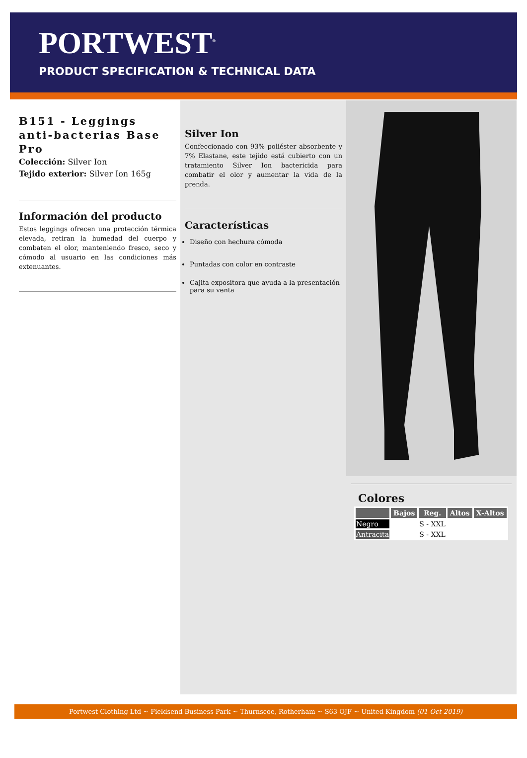PORTWEST<sup>®</sup>
PRODUCT SPECIFICATION & TECHNICAL DATA
B151 - Leggings anti-bacterias Base Pro
Colección: Silver Ion
Tejido exterior: Silver Ion 165g
Información del producto
Estos leggings ofrecen una protección térmica elevada, retiran la humedad del cuerpo y combaten el olor, manteniendo fresco, seco y cómodo al usuario en las condiciones más extenuantes.
Silver Ion
Confeccionado con 93% poliéster absorbente y 7% Elastane, este tejido está cubierto con un tratamiento Silver Ion bactericida para combatir el olor y aumentar la vida de la prenda.
Características
Diseño con hechura cómoda
Puntadas con color en contraste
Cajita expositora que ayuda a la presentación para su venta
Colores
| | Bajos | Reg. | Altos | X-Altos |
| --- | --- | --- | --- | --- |
| Negro | | S - XXL | | |
| Antracita | | S - XXL | | |
Portwest Clothing Ltd ~ Fieldsend Business Park ~ Thurnscoe, Rotherham ~ S63 OJF ~ United Kingdom (01-Oct-2019)